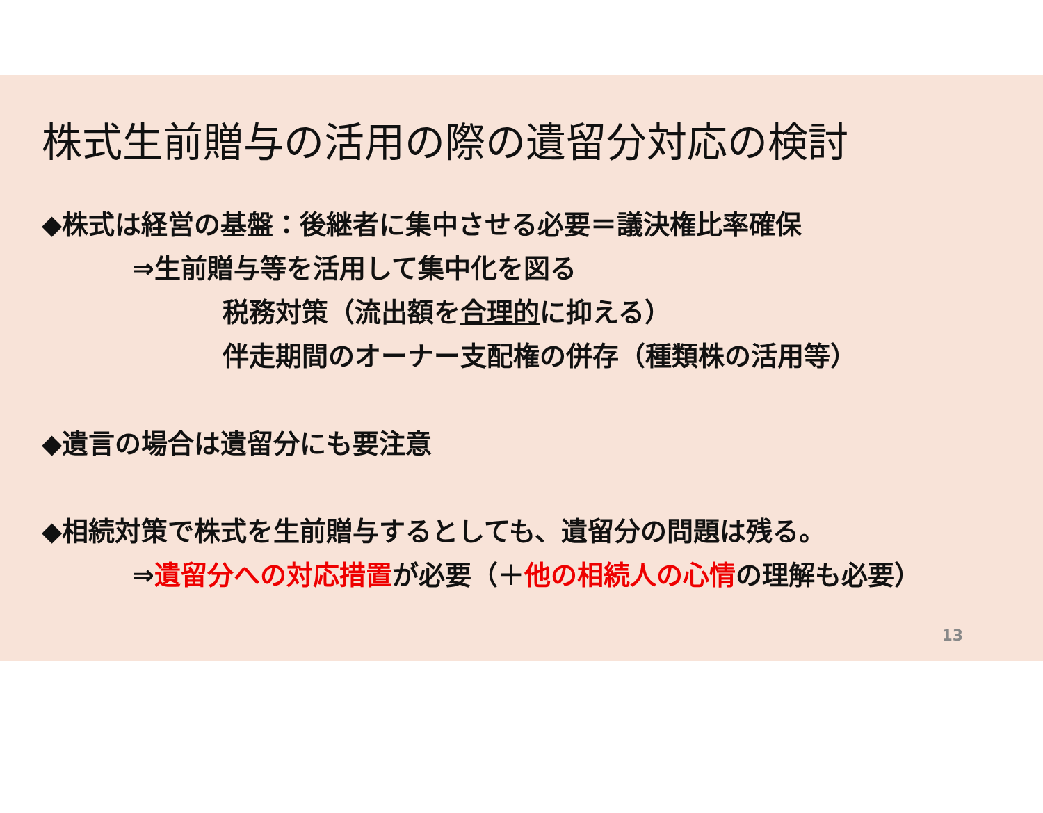株式生前贈与の活用の際の遺留分対応の検討
◆株式は経営の基盤：後継者に集中させる必要＝議決権比率確保
⇒生前贈与等を活用して集中化を図る
税務対策（流出額を合理的に抑える）
伴走期間のオーナー支配権の併存（種類株の活用等）
◆遺言の場合は遺留分にも要注意
◆相続対策で株式を生前贈与するとしても、遺留分の問題は残る。
⇒遺留分への対応措置が必要（＋他の相続人の心情の理解も必要）
13